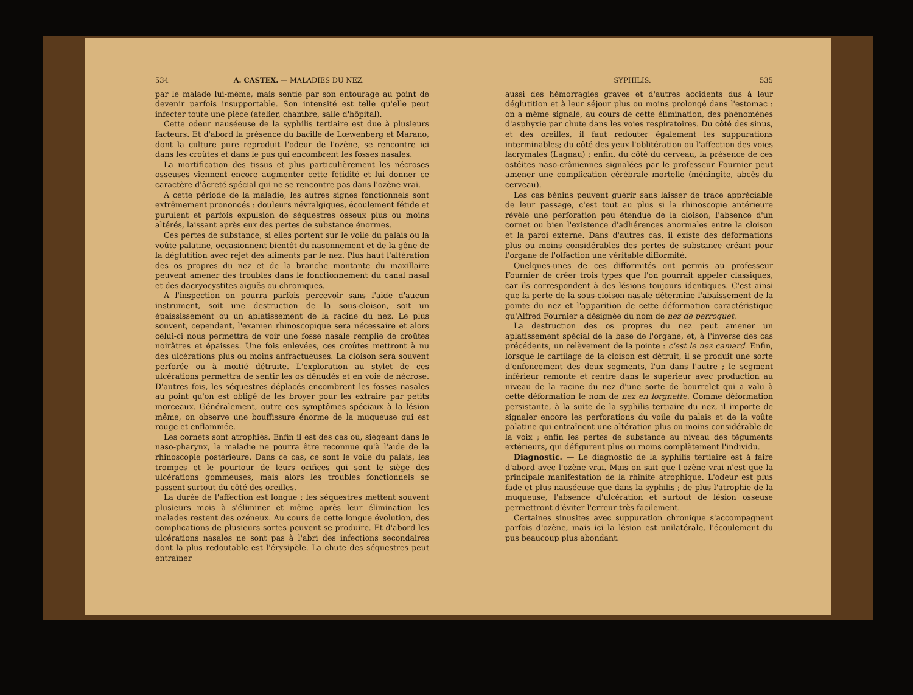534 A. CASTEX. — MALADIES DU NEZ.
par le malade lui-même, mais sentie par son entourage au point de devenir parfois insupportable. Son intensité est telle qu'elle peut infecter toute une pièce (atelier, chambre, salle d'hôpital).
Cette odeur nauséeuse de la syphilis tertiaire est due à plusieurs facteurs. Et d'abord la présence du bacille de Lœwenberg et Marano, dont la culture pure reproduit l'odeur de l'ozène, se rencontre ici dans les croûtes et dans le pus qui encombrent les fosses nasales.
La mortification des tissus et plus particulièrement les nécroses osseuses viennent encore augmenter cette fétidité et lui donner ce caractère d'âcreté spécial qui ne se rencontre pas dans l'ozène vrai.
A cette période de la maladie, les autres signes fonctionnels sont extrêmement prononcés : douleurs névralgiques, écoulement fétide et purulent et parfois expulsion de séquestres osseux plus ou moins altérés, laissant après eux des pertes de substance énormes.
Ces pertes de substance, si elles portent sur le voile du palais ou la voûte palatine, occasionnent bientôt du nasonnement et de la gêne de la déglutition avec rejet des aliments par le nez. Plus haut l'altération des os propres du nez et de la branche montante du maxillaire peuvent amener des troubles dans le fonctionnement du canal nasal et des dacryocystites aiguës ou chroniques.
A l'inspection on pourra parfois percevoir sans l'aide d'aucun instrument, soit une destruction de la sous-cloison, soit un épaississement ou un aplatissement de la racine du nez. Le plus souvent, cependant, l'examen rhinoscopique sera nécessaire et alors celui-ci nous permettra de voir une fosse nasale remplie de croûtes noirâtres et épaisses. Une fois enlevées, ces croûtes mettront à nu des ulcérations plus ou moins anfractueuses. La cloison sera souvent perforée ou à moitié détruite. L'exploration au stylet de ces ulcérations permettra de sentir les os dénudés et en voie de nécrose. D'autres fois, les séquestres déplacés encombrent les fosses nasales au point qu'on est obligé de les broyer pour les extraire par petits morceaux. Généralement, outre ces symptômes spéciaux à la lésion même, on observe une bouffissure énorme de la muqueuse qui est rouge et enflammée.
Les cornets sont atrophiés. Enfin il est des cas où, siégeant dans le naso-pharynx, la maladie ne pourra être reconnue qu'à l'aide de la rhinoscopie postérieure. Dans ce cas, ce sont le voile du palais, les trompes et le pourtour de leurs orifices qui sont le siège des ulcérations gommeuses, mais alors les troubles fonctionnels se passent surtout du côté des oreilles.
La durée de l'affection est longue ; les séquestres mettent souvent plusieurs mois à s'éliminer et même après leur élimination les malades restent des ozéneux. Au cours de cette longue évolution, des complications de plusieurs sortes peuvent se produire. Et d'abord les ulcérations nasales ne sont pas à l'abri des infections secondaires dont la plus redoutable est l'érysipèle. La chute des séquestres peut entraîner
SYPHILIS. 535
aussi des hémorragies graves et d'autres accidents dus à leur déglutition et à leur séjour plus ou moins prolongé dans l'estomac : on a même signalé, au cours de cette élimination, des phénomènes d'asphyxie par chute dans les voies respiratoires. Du côté des sinus, et des oreilles, il faut redouter également les suppurations interminables; du côté des yeux l'oblitération ou l'affection des voies lacrymales (Lagnau) ; enfin, du côté du cerveau, la présence de ces ostéites naso-crâniennes signalées par le professeur Fournier peut amener une complication cérébrale mortelle (méningite, abcès du cerveau).
Les cas bénins peuvent guérir sans laisser de trace appréciable de leur passage, c'est tout au plus si la rhinoscopie antérieure révèle une perforation peu étendue de la cloison, l'absence d'un cornet ou bien l'existence d'adhérences anormales entre la cloison et la paroi externe. Dans d'autres cas, il existe des déformations plus ou moins considérables des pertes de substance créant pour l'organe de l'olfaction une véritable difformité.
Quelques-unes de ces difformités ont permis au professeur Fournier de créer trois types que l'on pourrait appeler classiques, car ils correspondent à des lésions toujours identiques. C'est ainsi que la perte de la sous-cloison nasale détermine l'abaissement de la pointe du nez et l'apparition de cette déformation caractéristique qu'Alfred Fournier a désignée du nom de nez de perroquet.
La destruction des os propres du nez peut amener un aplatissement spécial de la base de l'organe, et, à l'inverse des cas précédents, un relèvement de la pointe : c'est le nez camard. Enfin, lorsque le cartilage de la cloison est détruit, il se produit une sorte d'enfoncement des deux segments, l'un dans l'autre ; le segment inférieur remonte et rentre dans le supérieur avec production au niveau de la racine du nez d'une sorte de bourrelet qui a valu à cette déformation le nom de nez en lorgnette. Comme déformation persistante, à la suite de la syphilis tertiaire du nez, il importe de signaler encore les perforations du voile du palais et de la voûte palatine qui entraînent une altération plus ou moins considérable de la voix ; enfin les pertes de substance au niveau des téguments extérieurs, qui défigurent plus ou moins complètement l'individu.
Diagnostic. — Le diagnostic de la syphilis tertiaire est à faire d'abord avec l'ozène vrai. Mais on sait que l'ozène vrai n'est que la principale manifestation de la rhinite atrophique. L'odeur est plus fade et plus nauséeuse que dans la syphilis ; de plus l'atrophie de la muqueuse, l'absence d'ulcération et surtout de lésion osseuse permettront d'éviter l'erreur très facilement.
Certaines sinusites avec suppuration chronique s'accompagnent parfois d'ozène, mais ici la lésion est unilatérale, l'écoulement du pus beaucoup plus abondant.